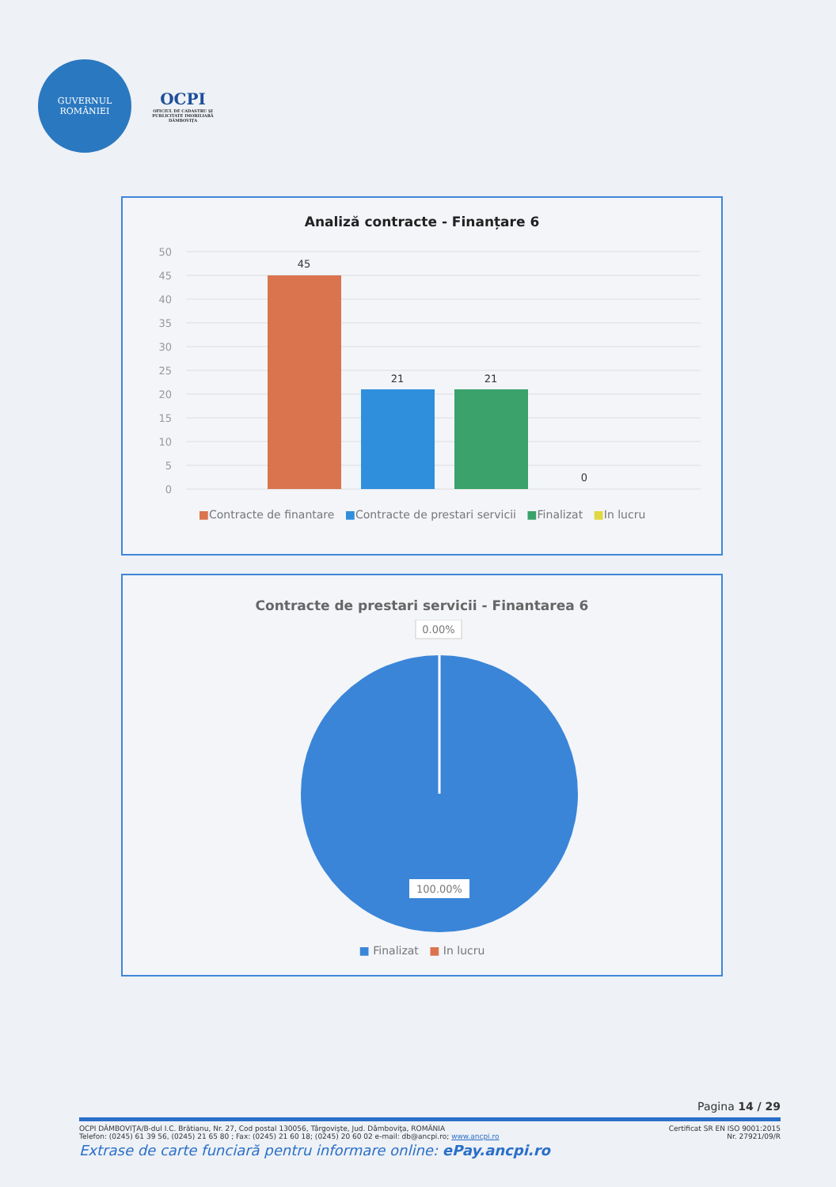GUVERNUL
ROMÂNIEI
OCPI
OFICIUL DE CADASTRU ŞI PUBLICITATE IMOBILIARĂ DÂMBOVIŢA
Analiză contracte - Finanțare 6
50
45
40
35
30
25
20
15
10
5
0
45
21
21
0
■Contracte de finantare ■Contracte de prestari servicii ■Finalizat ■In lucru
Contracte de prestari servicii - Finantarea 6
0.00%
100.00%
■ Finalizat ■ In lucru
Pagina 14 / 29
OCPI DÂMBOVIŢA/B-dul I.C. Brătianu, Nr. 27, Cod postal 130056, Târgovişte, Jud. Dâmboviţa, ROMÂNIA Certificat SR EN ISO 9001:2015
Telefon: (0245) 61 39 56, (0245) 21 65 80 ; Fax: (0245) 21 60 18; (0245) 20 60 02 e-mail: db@ancpi.ro; www.ancpi.ro Nr. 27921/09/R
Extrase de carte funciară pentru informare online: ePay.ancpi.ro